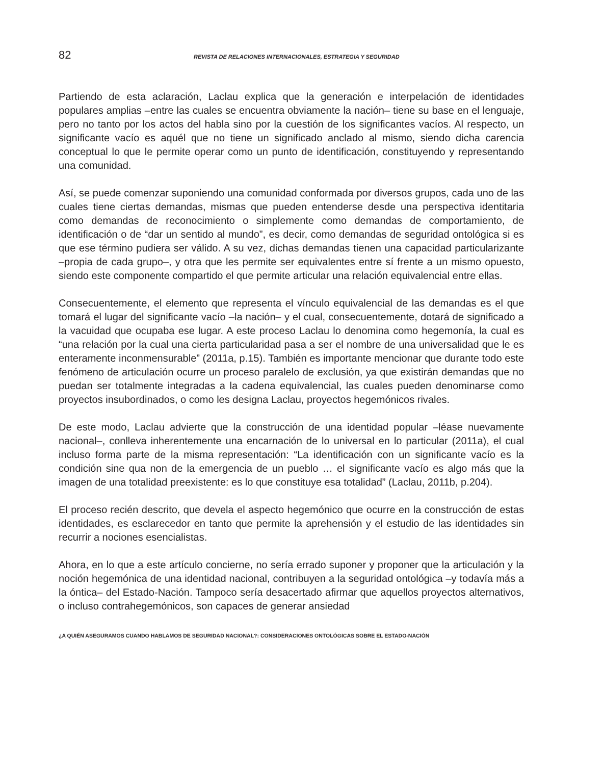82 REVISTA DE RELACIONES INTERNACIONALES, ESTRATEGIA Y SEGURIDAD
Partiendo de esta aclaración, Laclau explica que la generación e interpelación de identidades populares amplias –entre las cuales se encuentra obviamente la nación– tiene su base en el lenguaje, pero no tanto por los actos del habla sino por la cuestión de los significantes vacíos. Al respecto, un significante vacío es aquél que no tiene un significado anclado al mismo, siendo dicha carencia conceptual lo que le permite operar como un punto de identificación, constituyendo y representando una comunidad.
Así, se puede comenzar suponiendo una comunidad conformada por diversos grupos, cada uno de las cuales tiene ciertas demandas, mismas que pueden entenderse desde una perspectiva identitaria como demandas de reconocimiento o simplemente como demandas de comportamiento, de identificación o de “dar un sentido al mundo”, es decir, como demandas de seguridad ontológica si es que ese término pudiera ser válido. A su vez, dichas demandas tienen una capacidad particularizante –propia de cada grupo–, y otra que les permite ser equivalentes entre sí frente a un mismo opuesto, siendo este componente compartido el que permite articular una relación equivalencial entre ellas.
Consecuentemente, el elemento que representa el vínculo equivalencial de las demandas es el que tomará el lugar del significante vacío –la nación– y el cual, consecuentemente, dotará de significado a la vacuidad que ocupaba ese lugar. A este proceso Laclau lo denomina como hegemonía, la cual es “una relación por la cual una cierta particularidad pasa a ser el nombre de una universalidad que le es enteramente inconmensurable” (2011a, p.15). También es importante mencionar que durante todo este fenómeno de articulación ocurre un proceso paralelo de exclusión, ya que existirán demandas que no puedan ser totalmente integradas a la cadena equivalencial, las cuales pueden denominarse como proyectos insubordinados, o como les designa Laclau, proyectos hegemónicos rivales.
De este modo, Laclau advierte que la construcción de una identidad popular –léase nuevamente nacional–, conlleva inherentemente una encarnación de lo universal en lo particular (2011a), el cual incluso forma parte de la misma representación: “La identificación con un significante vacío es la condición sine qua non de la emergencia de un pueblo … el significante vacío es algo más que la imagen de una totalidad preexistente: es lo que constituye esa totalidad” (Laclau, 2011b, p.204).
El proceso recién descrito, que devela el aspecto hegemónico que ocurre en la construcción de estas identidades, es esclarecedor en tanto que permite la aprehensión y el estudio de las identidades sin recurrir a nociones esencialistas.
Ahora, en lo que a este artículo concierne, no sería errado suponer y proponer que la articulación y la noción hegemónica de una identidad nacional, contribuyen a la seguridad ontológica –y todavía más a la óntica– del Estado-Nación. Tampoco sería desacertado afirmar que aquellos proyectos alternativos, o incluso contrahegemónicos, son capaces de generar ansiedad
¿A QUIÉN ASEGURAMOS CUANDO HABLAMOS DE SEGURIDAD NACIONAL?: CONSIDERACIONES ONTOLÓGICAS SOBRE EL ESTADO-NACIÓN